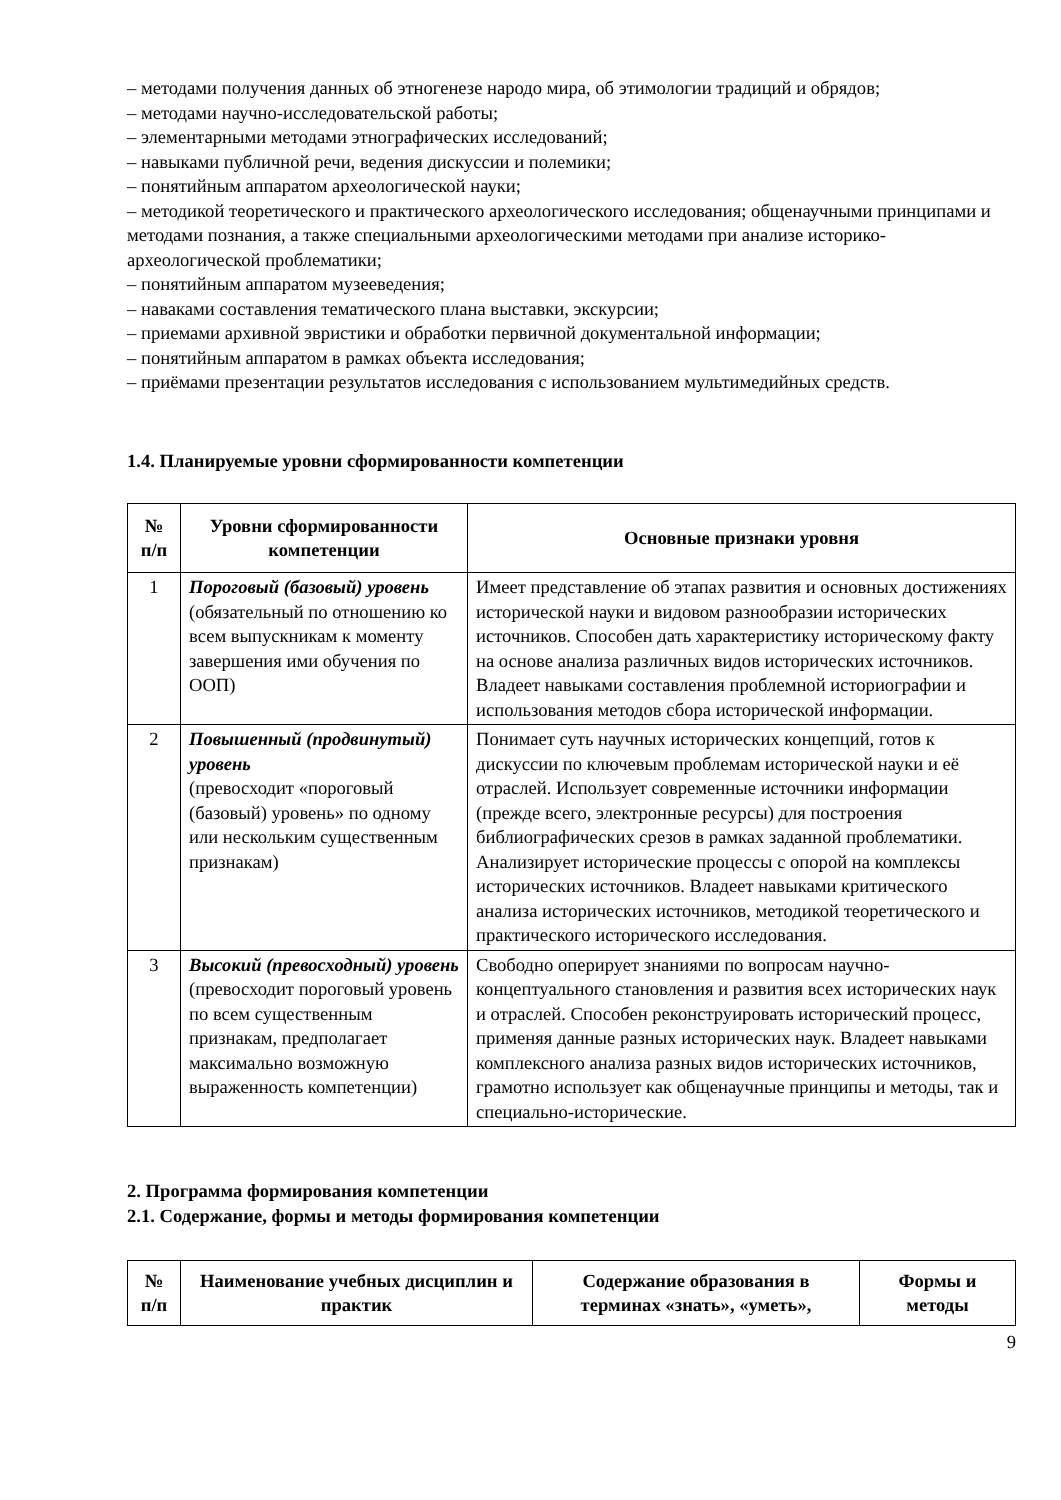– методами получения данных об этногенезе народо мира, об этимологии традиций и обрядов;
– методами научно-исследовательской работы;
– элементарными методами этнографических исследований;
– навыками публичной речи, ведения дискуссии и полемики;
– понятийным аппаратом археологической науки;
– методикой теоретического и практического археологического исследования; общенаучными принципами и методами познания, а также специальными археологическими методами при анализе историко-археологической проблематики;
– понятийным аппаратом музееведения;
– наваками составления тематического плана выставки, экскурсии;
– приемами архивной эвристики и обработки первичной документальной информации;
– понятийным аппаратом в рамках объекта исследования;
– приёмами презентации результатов исследования с использованием мультимедийных средств.
1.4. Планируемые уровни сформированности компетенции
| № п/п | Уровни сформированности компетенции | Основные признаки уровня |
| --- | --- | --- |
| 1 | Пороговый (базовый) уровень (обязательный по отношению ко всем выпускникам к моменту завершения ими обучения по ООП) | Имеет представление об этапах развития и основных достижениях исторической науки и видовом разнообразии исторических источников. Способен дать характеристику историческому факту на основе анализа различных видов исторических источников. Владеет навыками составления проблемной историографии и использования методов сбора исторической информации. |
| 2 | Повышенный (продвинутый) уровень (превосходит «пороговый (базовый) уровень» по одному или нескольким существенным признакам) | Понимает суть научных исторических концепций, готов к дискуссии по ключевым проблемам исторической науки и её отраслей. Использует современные источники информации (прежде всего, электронные ресурсы) для построения библиографических срезов в рамках заданной проблематики. Анализирует исторические процессы с опорой на комплексы исторических источников. Владеет навыками критического анализа исторических источников, методикой теоретического и практического исторического исследования. |
| 3 | Высокий (превосходный) уровень (превосходит пороговый уровень по всем существенным признакам, предполагает максимально возможную выраженность компетенции) | Свободно оперирует знаниями по вопросам научно-концептуального становления и развития всех исторических наук и отраслей. Способен реконструировать исторический процесс, применяя данные разных исторических наук. Владеет навыками комплексного анализа разных видов исторических источников, грамотно использует как общенаучные принципы и методы, так и специально-исторические. |
2. Программа формирования компетенции
2.1. Содержание, формы и методы формирования компетенции
| № п/п | Наименование учебных дисциплин и практик | Содержание образования в терминах «знать», «уметь», | Формы и методы |
| --- | --- | --- | --- |
9